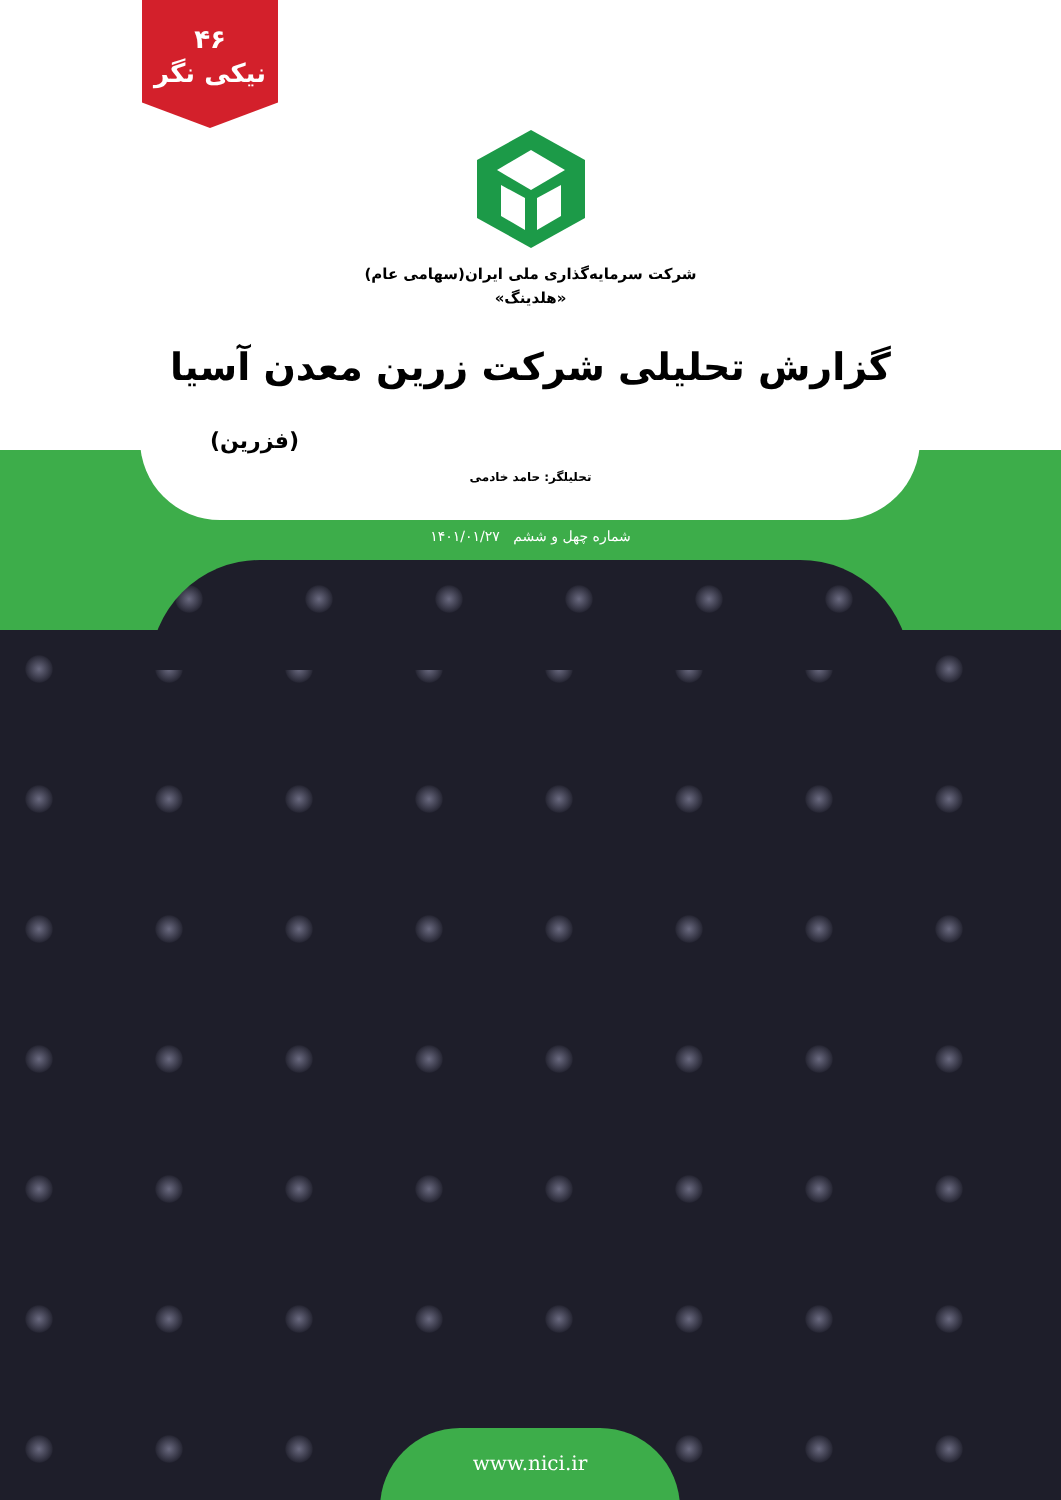۴۶
نیکی نگر
شرکت سرمایه‌گذاری ملی ایران(سهامی عام)
«هلدینگ»
گزارش تحلیلی شرکت زرین معدن آسیا
(فزرین)
تحلیلگر: حامد خادمی
شماره چهل و ششم ۱۴۰۱/۰۱/۲۷
www.nici.ir